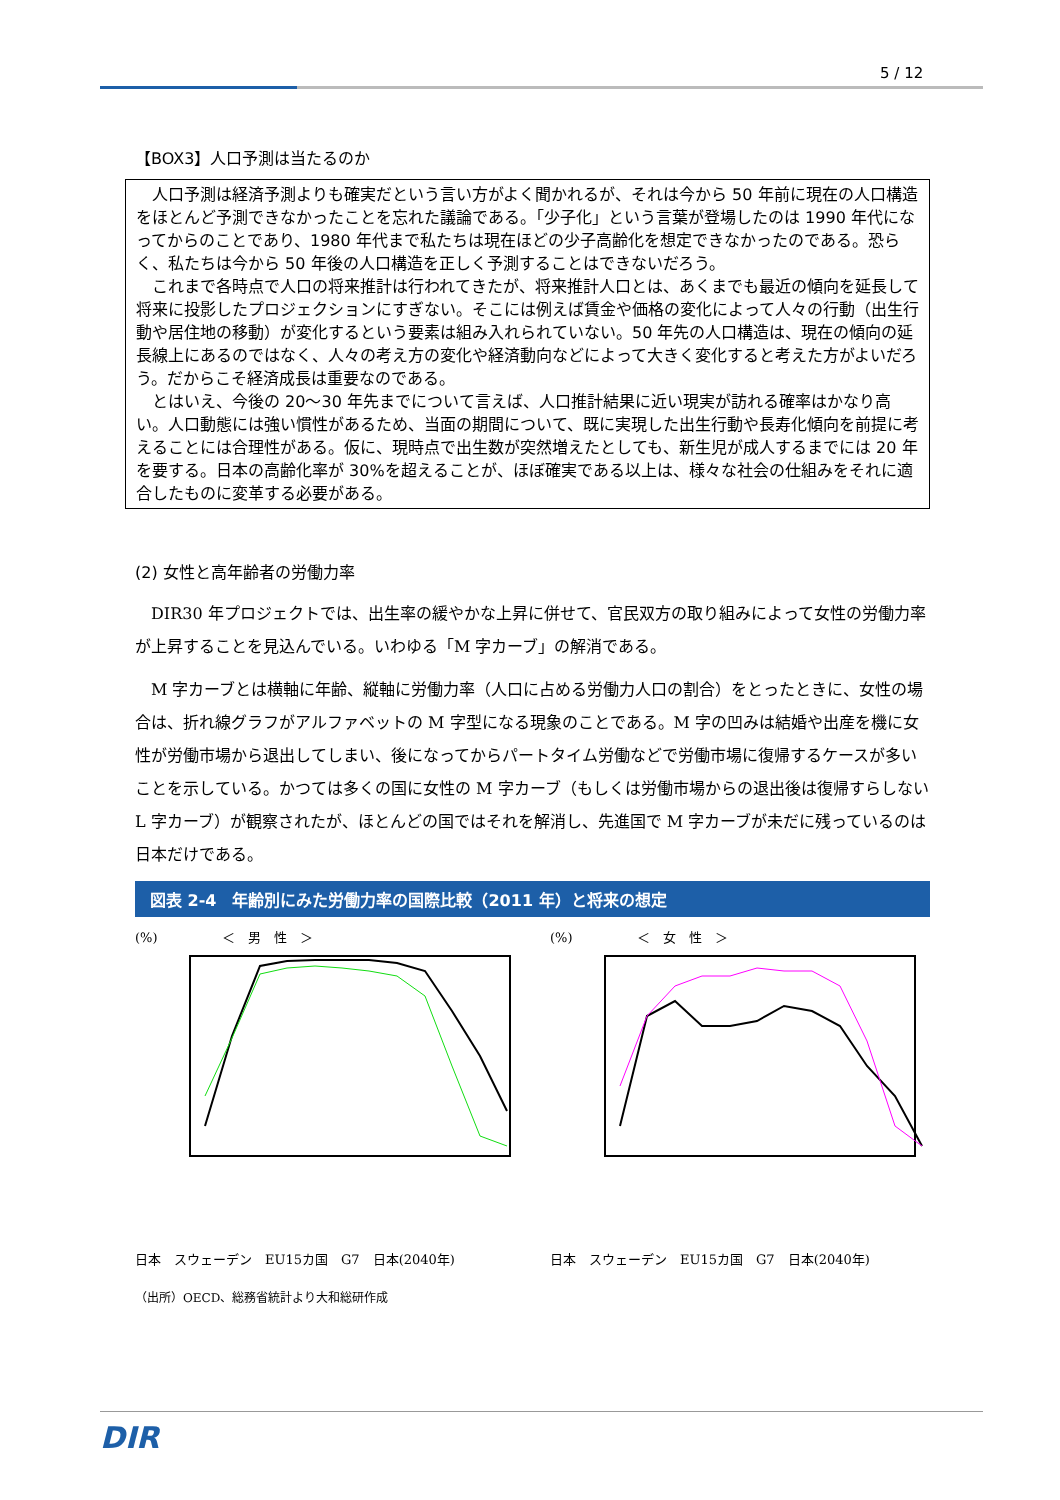5 / 12
【BOX3】人口予測は当たるのか
人口予測は経済予測よりも確実だという言い方がよく聞かれるが、それは今から 50 年前に現在の人口構造をほとんど予測できなかったことを忘れた議論である。「少子化」という言葉が登場したのは 1990 年代になってからのことであり、1980 年代まで私たちは現在ほどの少子高齢化を想定できなかったのである。恐らく、私たちは今から 50 年後の人口構造を正しく予測することはできないだろう。
これまで各時点で人口の将来推計は行われてきたが、将来推計人口とは、あくまでも最近の傾向を延長して将来に投影したプロジェクションにすぎない。そこには例えば賃金や価格の変化によって人々の行動（出生行動や居住地の移動）が変化するという要素は組み入れられていない。50 年先の人口構造は、現在の傾向の延長線上にあるのではなく、人々の考え方の変化や経済動向などによって大きく変化すると考えた方がよいだろう。だからこそ経済成長は重要なのである。
とはいえ、今後の 20～30 年先までについて言えば、人口推計結果に近い現実が訪れる確率はかなり高い。人口動態には強い慣性があるため、当面の期間について、既に実現した出生行動や長寿化傾向を前提に考えることには合理性がある。仮に、現時点で出生数が突然増えたとしても、新生児が成人するまでには 20 年を要する。日本の高齢化率が 30%を超えることが、ほぼ確実である以上は、様々な社会の仕組みをそれに適合したものに変革する必要がある。
(2) 女性と高年齢者の労働力率
DIR30 年プロジェクトでは、出生率の緩やかな上昇に併せて、官民双方の取り組みによって女性の労働力率が上昇することを見込んでいる。いわゆる「M 字カーブ」の解消である。
M 字カーブとは横軸に年齢、縦軸に労働力率（人口に占める労働力人口の割合）をとったときに、女性の場合は、折れ線グラフがアルファベットの M 字型になる現象のことである。M 字の凹みは結婚や出産を機に女性が労働市場から退出してしまい、後になってからパートタイム労働などで労働市場に復帰するケースが多いことを示している。かつては多くの国に女性の M 字カーブ（もしくは労働市場からの退出後は復帰すらしない L 字カーブ）が観察されたが、ほとんどの国ではそれを解消し、先進国で M 字カーブが未だに残っているのは日本だけである。
図表 2-4　年齢別にみた労働力率の国際比較（2011 年）と将来の想定
(%)　　　　　＜　男　性　＞
日本　スウェーデン　EU15カ国　G7　日本(2040年)
(%)　　　　　＜　女　性　＞
日本　スウェーデン　EU15カ国　G7　日本(2040年)
（出所）OECD、総務省統計より大和総研作成
DIR